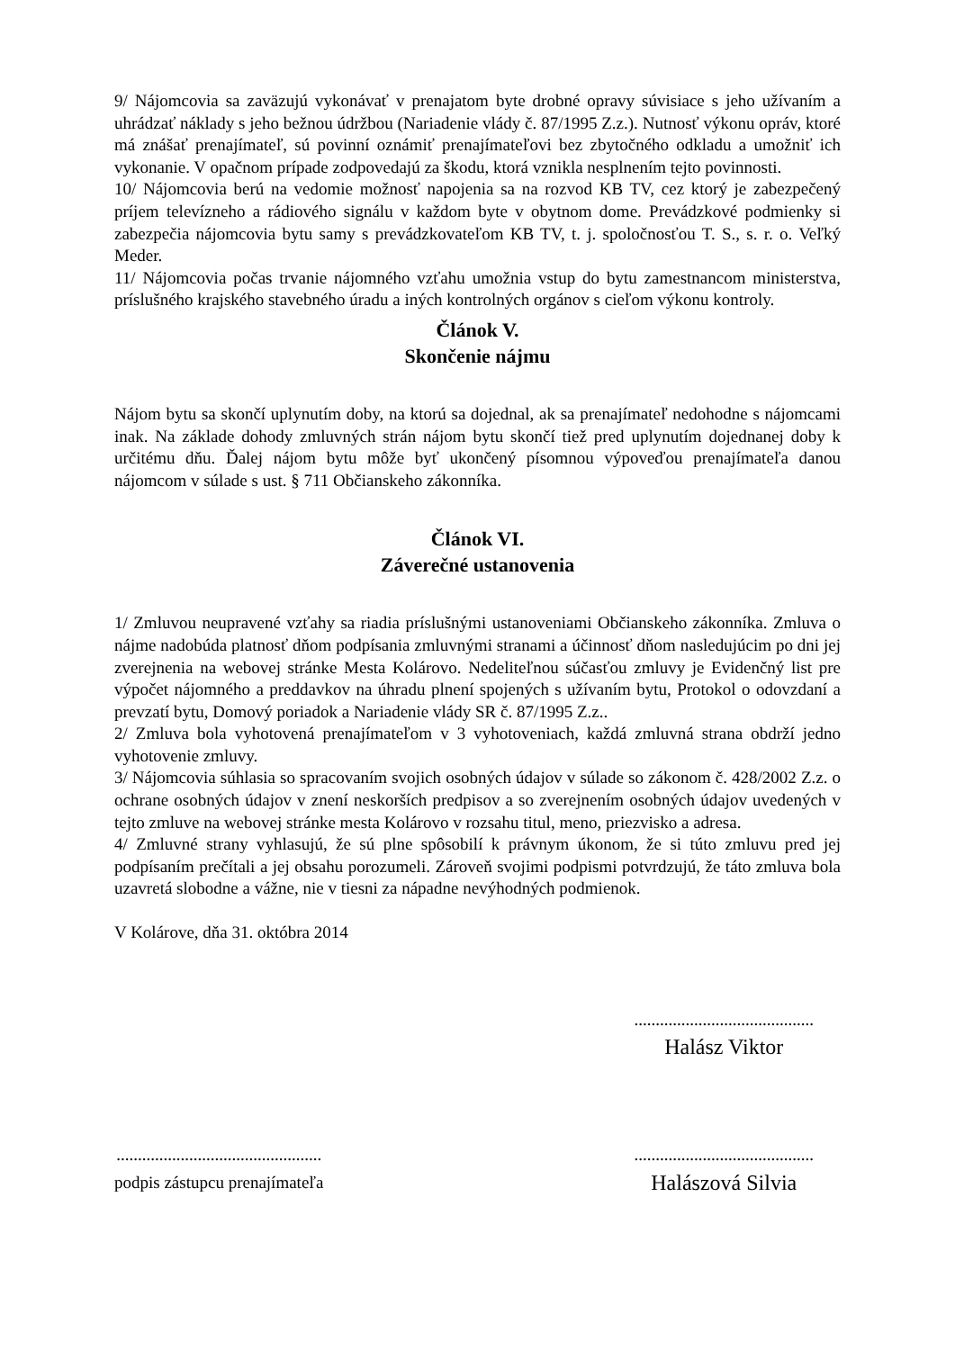9/ Nájomcovia sa zaväzujú vykonávať v prenajatom byte drobné opravy súvisiace s jeho užívaním a uhrádzať náklady s jeho bežnou údržbou (Nariadenie vlády č. 87/1995 Z.z.). Nutnosť výkonu opráv, ktoré má znášať prenajímateľ, sú povinní oznámiť prenajímateľovi bez zbytočného odkladu a umožniť ich vykonanie. V opačnom prípade zodpovedajú za škodu, ktorá vznikla nesplnením tejto povinnosti.
10/ Nájomcovia berú na vedomie možnosť napojenia sa na rozvod KB TV, cez ktorý je zabezpečený príjem televízneho a rádiového signálu v každom byte v obytnom dome. Prevádzkové podmienky si zabezpečia nájomcovia bytu samy s prevádzkovateľom KB TV, t. j. spoločnosťou T. S., s. r. o. Veľký Meder.
11/ Nájomcovia počas trvanie nájomného vzťahu umožnia vstup do bytu zamestnancom ministerstva, príslušného krajského stavebného úradu a iných kontrolných orgánov s cieľom výkonu kontroly.
Článok V.
Skončenie nájmu
Nájom bytu sa skončí uplynutím doby, na ktorú sa dojednal, ak sa prenajímateľ nedohodne s nájomcami inak. Na základe dohody zmluvných strán nájom bytu skončí tiež pred uplynutím dojednanej doby k určitému dňu. Ďalej nájom bytu môže byť ukončený písomnou výpoveďou prenajímateľa danou nájomcom v súlade s ust. § 711 Občianskeho zákonníka.
Článok VI.
Záverečné ustanovenia
1/ Zmluvou neupravené vzťahy sa riadia príslušnými ustanoveniami Občianskeho zákonníka. Zmluva o nájme nadobúda platnosť dňom podpísania zmluvnými stranami a účinnosť dňom nasledujúcim po dni jej zverejnenia na webovej stránke Mesta Kolárovo. Nedeliteľnou súčasťou zmluvy je Evidenčný list pre výpočet nájomného a preddavkov na úhradu plnení spojených s užívaním bytu, Protokol o odovzdaní a prevzatí bytu, Domový poriadok a Nariadenie vlády SR č. 87/1995 Z.z..
2/ Zmluva bola vyhotovená prenajímateľom v 3 vyhotoveniach, každá zmluvná strana obdrží jedno vyhotovenie zmluvy.
3/ Nájomcovia súhlasia so spracovaním svojich osobných údajov v súlade so zákonom č. 428/2002 Z.z. o ochrane osobných údajov v znení neskorších predpisov a so zverejnením osobných údajov uvedených v tejto zmluve na webovej stránke mesta Kolárovo v rozsahu titul, meno, priezvisko a adresa.
4/ Zmluvné strany vyhlasujú, že sú plne spôsobilí k právnym úkonom, že si túto zmluvu pred jej podpísaním prečítali a jej obsahu porozumeli. Zároveň svojimi podpismi potvrdzujú, že táto zmluva bola uzavretá slobodne a vážne, nie v tiesni za nápadne nevýhodných podmienok.
V Kolárove, dňa 31. októbra 2014
..........................................
Halász Viktor
................................................
podpis zástupcu prenajímateľa
..........................................
Halászová Silvia